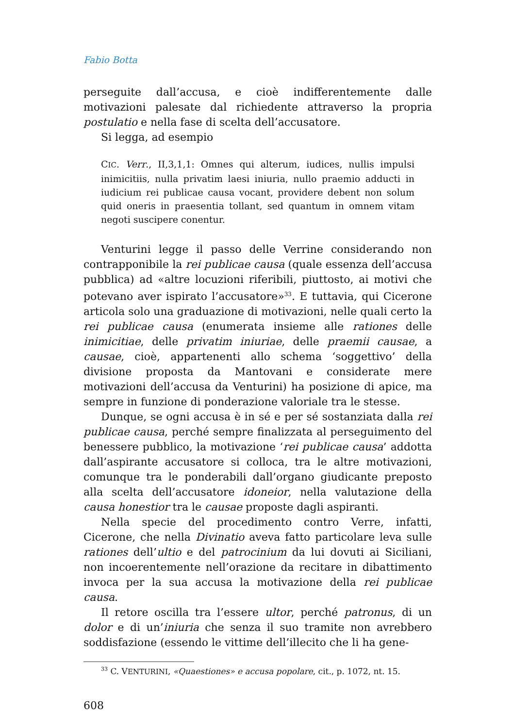Fabio Botta
perseguite dall’accusa, e cioè indifferentemente dalle motivazioni palesate dal richiedente attraverso la propria postulatio e nella fase di scelta dell’accusatore.
Si legga, ad esempio
CIC. Verr., II,3,1,1: Omnes qui alterum, iudices, nullis impulsi inimicitiis, nulla privatim laesi iniuria, nullo praemio adducti in iudicium rei publicae causa vocant, providere debent non solum quid oneris in praesentia tollant, sed quantum in omnem vitam negoti suscipere conentur.
Venturini legge il passo delle Verrine considerando non contrapponibile la rei publicae causa (quale essenza dell’accusa pubblica) ad «altre locuzioni riferibili, piuttosto, ai motivi che potevano aver ispirato l’accusatore»<sup>33</sup>. E tuttavia, qui Cicerone articola solo una graduazione di motivazioni, nelle quali certo la rei publicae causa (enumerata insieme alle rationes delle inimicitiae, delle privatim iniuriae, delle praemii causae, a causae, cioè, appartenenti allo schema ‘soggettivo’ della divisione proposta da Mantovani e considerate mere motivazioni dell’accusa da Venturini) ha posizione di apice, ma sempre in funzione di ponderazione valoriale tra le stesse.
Dunque, se ogni accusa è in sé e per sé sostanziata dalla rei publicae causa, perché sempre finalizzata al perseguimento del benessere pubblico, la motivazione ‘rei publicae causa’ addotta dall’aspirante accusatore si colloca, tra le altre motivazioni, comunque tra le ponderabili dall’organo giudicante preposto alla scelta dell’accusatore idoneior, nella valutazione della causa honestior tra le causae proposte dagli aspiranti.
Nella specie del procedimento contro Verre, infatti, Cicerone, che nella Divinatio aveva fatto particolare leva sulle rationes dell’ultio e del patrocinium da lui dovuti ai Siciliani, non incoerentemente nell’orazione da recitare in dibattimento invoca per la sua accusa la motivazione della rei publicae causa.
Il retore oscilla tra l’essere ultor, perché patronus, di un dolor e di un’iniuria che senza il suo tramite non avrebbero soddisfazione (essendo le vittime dell’illecito che li ha gene-
<sup>33</sup> C. VENTURINI, «Quaestiones» e accusa popolare, cit., p. 1072, nt. 15.
608